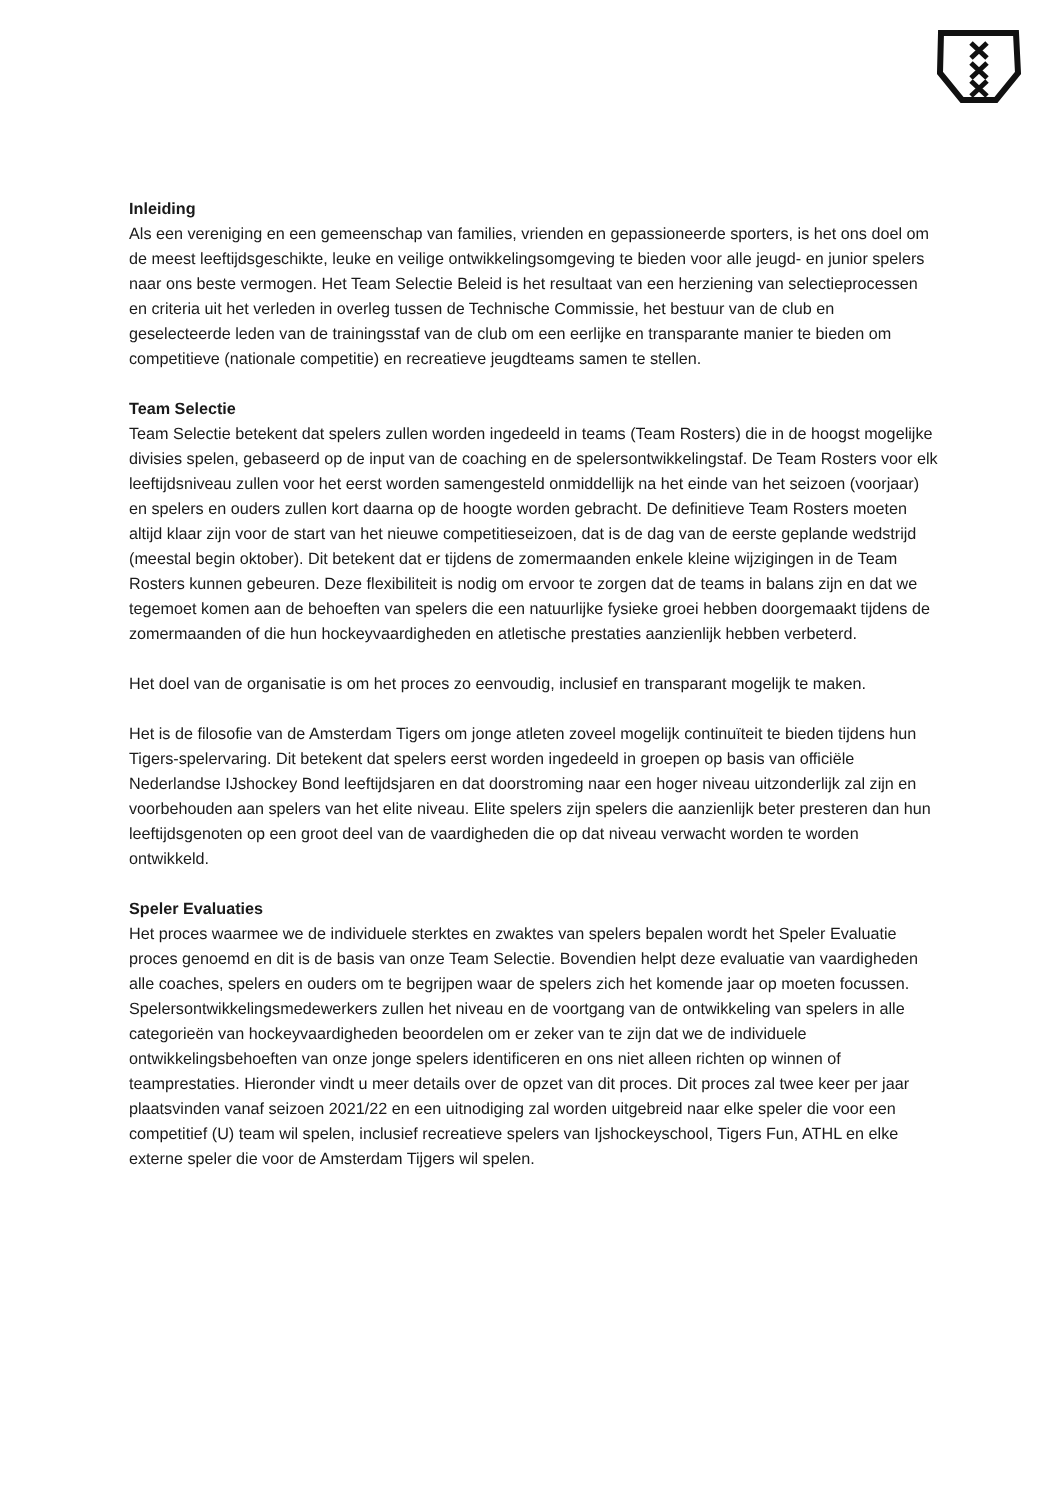Inleiding
Als een vereniging en een gemeenschap van families, vrienden en gepassioneerde sporters, is het ons doel om de meest leeftijdsgeschikte, leuke en veilige ontwikkelingsomgeving te bieden voor alle jeugd- en junior spelers naar ons beste vermogen. Het Team Selectie Beleid is het resultaat van een herziening van selectieprocessen en criteria uit het verleden in overleg tussen de Technische Commissie, het bestuur van de club en geselecteerde leden van de trainingsstaf van de club om een eerlijke en transparante manier te bieden om competitieve (nationale competitie) en recreatieve jeugdteams samen te stellen.
Team Selectie
Team Selectie betekent dat spelers zullen worden ingedeeld in teams (Team Rosters) die in de hoogst mogelijke divisies spelen, gebaseerd op de input van de coaching en de spelersontwikkelingstaf. De Team Rosters voor elk leeftijdsniveau zullen voor het eerst worden samengesteld onmiddellijk na het einde van het seizoen (voorjaar) en spelers en ouders zullen kort daarna op de hoogte worden gebracht. De definitieve Team Rosters moeten altijd klaar zijn voor de start van het nieuwe competitieseizoen, dat is de dag van de eerste geplande wedstrijd (meestal begin oktober). Dit betekent dat er tijdens de zomermaanden enkele kleine wijzigingen in de Team Rosters kunnen gebeuren. Deze flexibiliteit is nodig om ervoor te zorgen dat de teams in balans zijn en dat we tegemoet komen aan de behoeften van spelers die een natuurlijke fysieke groei hebben doorgemaakt tijdens de zomermaanden of die hun hockeyvaardigheden en atletische prestaties aanzienlijk hebben verbeterd.
Het doel van de organisatie is om het proces zo eenvoudig, inclusief en transparant mogelijk te maken.
Het is de filosofie van de Amsterdam Tigers om jonge atleten zoveel mogelijk continuïteit te bieden tijdens hun Tigers-spelervaring. Dit betekent dat spelers eerst worden ingedeeld in groepen op basis van officiële Nederlandse IJshockey Bond leeftijdsjaren en dat doorstroming naar een hoger niveau uitzonderlijk zal zijn en voorbehouden aan spelers van het elite niveau. Elite spelers zijn spelers die aanzienlijk beter presteren dan hun leeftijdsgenoten op een groot deel van de vaardigheden die op dat niveau verwacht worden te worden ontwikkeld.
Speler Evaluaties
Het proces waarmee we de individuele sterktes en zwaktes van spelers bepalen wordt het Speler Evaluatie proces genoemd en dit is de basis van onze Team Selectie. Bovendien helpt deze evaluatie van vaardigheden alle coaches, spelers en ouders om te begrijpen waar de spelers zich het komende jaar op moeten focussen. Spelersontwikkelingsmedewerkers zullen het niveau en de voortgang van de ontwikkeling van spelers in alle categorieën van hockeyvaardigheden beoordelen om er zeker van te zijn dat we de individuele ontwikkelingsbehoeften van onze jonge spelers identificeren en ons niet alleen richten op winnen of teamprestaties. Hieronder vindt u meer details over de opzet van dit proces. Dit proces zal twee keer per jaar plaatsvinden vanaf seizoen 2021/22 en een uitnodiging zal worden uitgebreid naar elke speler die voor een competitief (U) team wil spelen, inclusief recreatieve spelers van Ijshockeyschool, Tigers Fun, ATHL en elke externe speler die voor de Amsterdam Tijgers wil spelen.